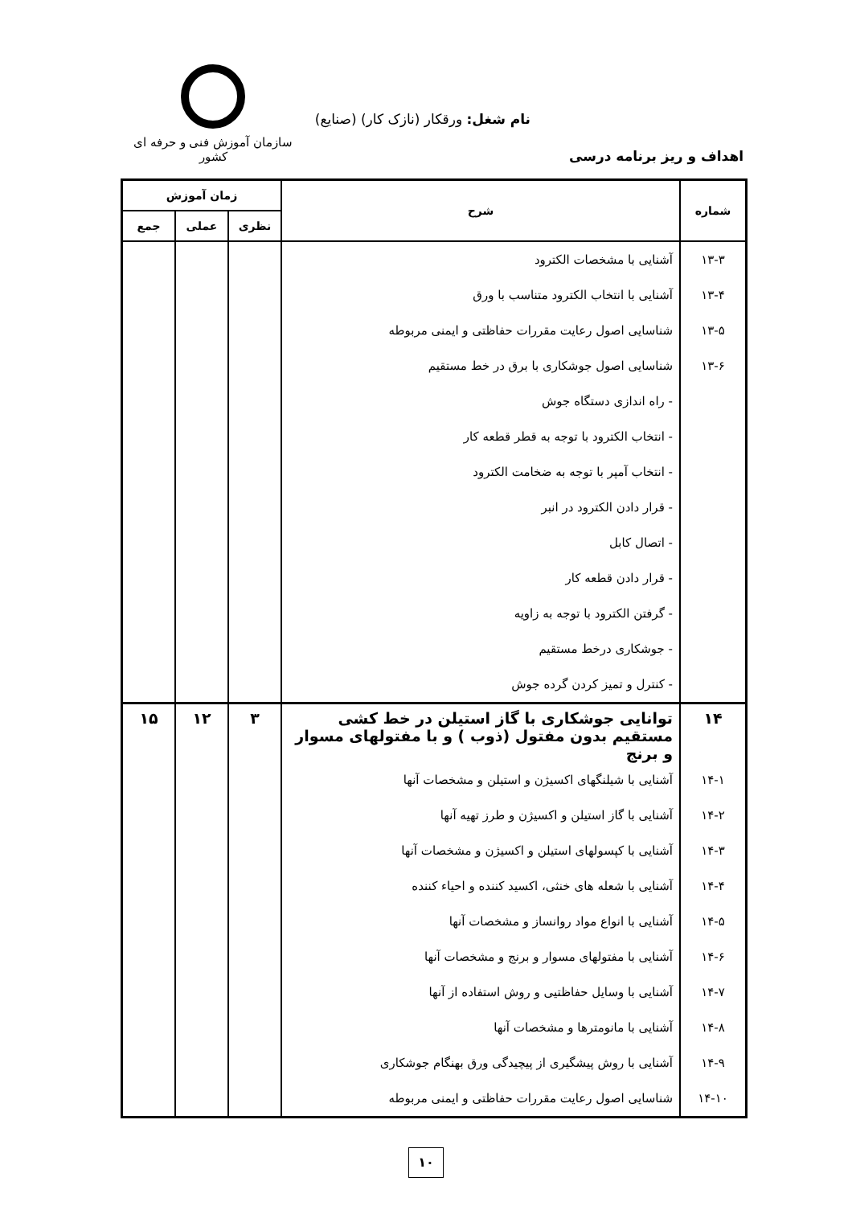نام شغل: ورقکار (نازک کار) (صنایع)
اهداف و ریز برنامه درسی
سازمان آموزش فنی و حرفه ای کشور
| شماره | شرح | زمان آموزش | | |
| --- | --- | --- | --- | --- |
| | | نظری | عملی | جمع |
| ۱۳-۳ | آشنایی با مشخصات الکترود | | | |
| ۱۳-۴ | آشنایی با انتخاب الکترود متناسب با ورق | | | |
| ۱۳-۵ | شناسایی اصول رعایت مقررات حفاظتی و ایمنی مربوطه | | | |
| ۱۳-۶ | شناسایی اصول جوشکاری با برق در خط مستقیم | | | |
| | - راه اندازی دستگاه جوش | | | |
| | - انتخاب الکترود با توجه به قطر قطعه کار | | | |
| | - انتخاب آمپر با توجه به ضخامت الکترود | | | |
| | - قرار دادن الکترود در انبر | | | |
| | - اتصال کابل | | | |
| | - قرار دادن قطعه کار | | | |
| | - گرفتن الکترود با توجه به زاویه | | | |
| | - جوشکاری درخط مستقیم | | | |
| | - کنترل و تمیز کردن گرده جوش | | | |
| ۱۴ | توانایی جوشکاری با گاز استیلن در خط کشی مستقیم بدون مفتول (ذوب ) و با مفتولهای مسوار و برنج | ۳ | ۱۲ | ۱۵ |
| ۱۴-۱ | آشنایی با شیلنگهای اکسیژن و استیلن و مشخصات آنها | | | |
| ۱۴-۲ | آشنایی با گاز استیلن و اکسیژن و طرز تهیه آنها | | | |
| ۱۴-۳ | آشنایی با کپسولهای استیلن و اکسیژن و مشخصات آنها | | | |
| ۱۴-۴ | آشنایی با شعله های خنثی، اکسید کننده و احیاء کننده | | | |
| ۱۴-۵ | آشنایی با انواع مواد روانساز و مشخصات آنها | | | |
| ۱۴-۶ | آشنایی با مفتولهای مسوار و برنج و مشخصات آنها | | | |
| ۱۴-۷ | آشنایی با وسایل حفاظتیی و روش استفاده از آنها | | | |
| ۱۴-۸ | آشنایی با مانومترها و مشخصات آنها | | | |
| ۱۴-۹ | آشنایی با روش پیشگیری از پیچیدگی ورق بهنگام جوشکاری | | | |
| ۱۴-۱۰ | شناسایی اصول رعایت مقررات حفاظتی و ایمنی مربوطه | | | |
۱۰